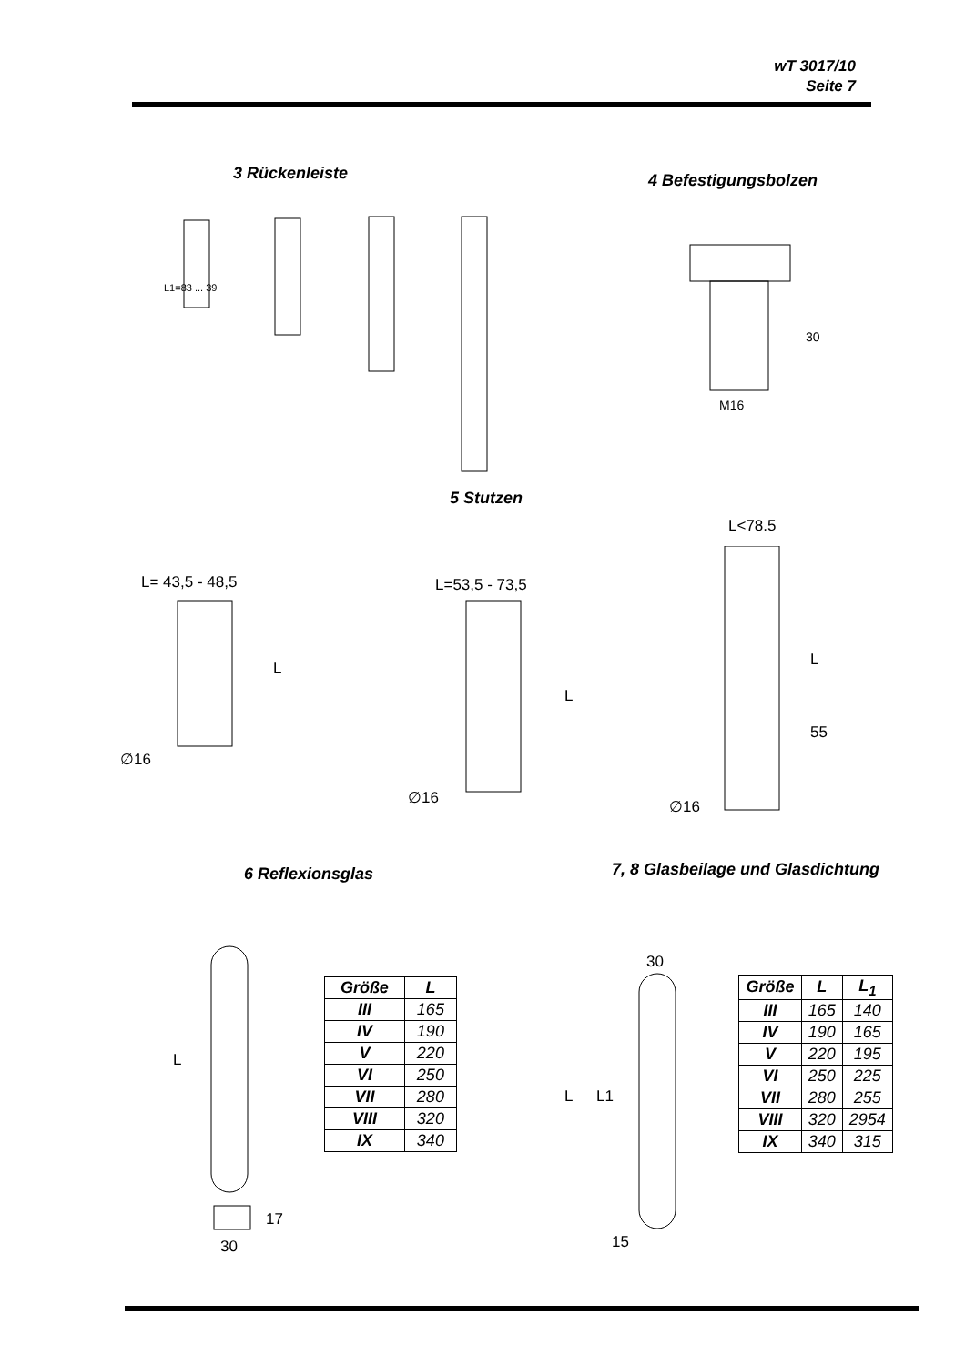wT 3017/10
Seite 7
3 Rückenleiste 4 Befestigungsbolzen
L1=83 ... 39
M16
30
5 Stutzen
L= 43,5 - 48,5 L=53,5 - 73,5
L<78.5
∅16
∅16
∅16
L
L
L
55
6 Reflexionsglas
7, 8 Glasbeilage und Glasdichtung
L
30
17
| Größe | L |
| --- | --- |
| III | 165 |
| IV | 190 |
| V | 220 |
| VI | 250 |
| VII | 280 |
| VIII | 320 |
| IX | 340 |
30
L
L1
15
| Größe | L | L<sub>1</sub> |
| --- | --- | --- |
| III | 165 | 140 |
| IV | 190 | 165 |
| V | 220 | 195 |
| VI | 250 | 225 |
| VII | 280 | 255 |
| VIII | 320 | 2954 |
| IX | 340 | 315 |